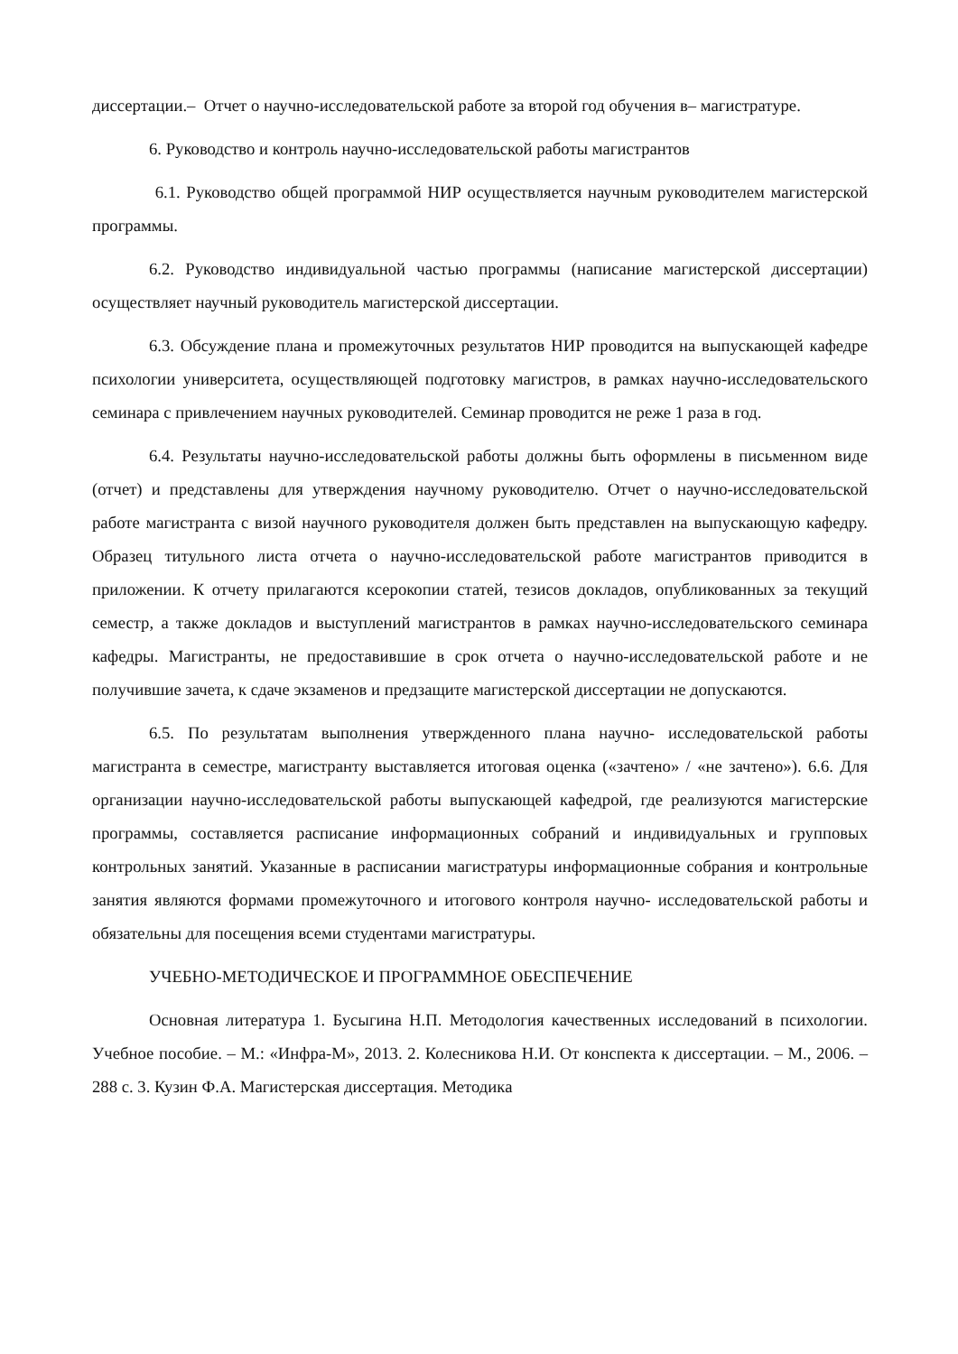диссертации.– Отчет о научно-исследовательской работе за второй год обучения в– магистратуре.
6. Руководство и контроль научно-исследовательской работы магистрантов
6.1. Руководство общей программой НИР осуществляется научным руководителем магистерской программы.
6.2. Руководство индивидуальной частью программы (написание магистерской диссертации) осуществляет научный руководитель магистерской диссертации.
6.3. Обсуждение плана и промежуточных результатов НИР проводится на выпускающей кафедре психологии университета, осуществляющей подготовку магистров, в рамках научно-исследовательского семинара с привлечением научных руководителей. Семинар проводится не реже 1 раза в год.
6.4. Результаты научно-исследовательской работы должны быть оформлены в письменном виде (отчет) и представлены для утверждения научному руководителю. Отчет о научно-исследовательской работе магистранта с визой научного руководителя должен быть представлен на выпускающую кафедру. Образец титульного листа отчета о научно-исследовательской работе магистрантов приводится в приложении. К отчету прилагаются ксерокопии статей, тезисов докладов, опубликованных за текущий семестр, а также докладов и выступлений магистрантов в рамках научно-исследовательского семинара кафедры. Магистранты, не предоставившие в срок отчета о научно-исследовательской работе и не получившие зачета, к сдаче экзаменов и предзащите магистерской диссертации не допускаются.
6.5. По результатам выполнения утвержденного плана научно- исследовательской работы магистранта в семестре, магистранту выставляется итоговая оценка («зачтено» / «не зачтено»). 6.6. Для организации научно-исследовательской работы выпускающей кафедрой, где реализуются магистерские программы, составляется расписание информационных собраний и индивидуальных и групповых контрольных занятий. Указанные в расписании магистратуры информационные собрания и контрольные занятия являются формами промежуточного и итогового контроля научно- исследовательской работы и обязательны для посещения всеми студентами магистратуры.
УЧЕБНО-МЕТОДИЧЕСКОЕ И ПРОГРАММНОЕ ОБЕСПЕЧЕНИЕ
Основная литература 1. Бусыгина Н.П. Методология качественных исследований в психологии. Учебное пособие. – М.: «Инфра-М», 2013. 2. Колесникова Н.И. От конспекта к диссертации. – М., 2006. – 288 с. 3. Кузин Ф.А. Магистерская диссертация. Методика